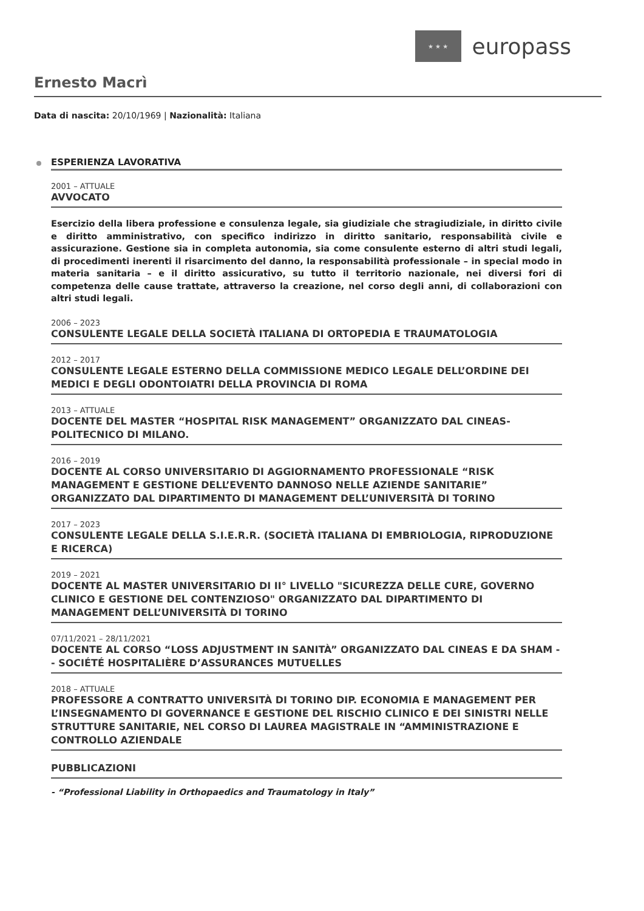★ ★ ★
europass
Ernesto Macrì
Data di nascita: 20/10/1969 | Nazionalità: Italiana
ESPERIENZA LAVORATIVA
2001 – ATTUALE
AVVOCATO
Esercizio della libera professione e consulenza legale, sia giudiziale che stragiudiziale, in diritto civile e diritto amministrativo, con specifico indirizzo in diritto sanitario, responsabilità civile e assicurazione. Gestione sia in completa autonomia, sia come consulente esterno di altri studi legali, di procedimenti inerenti il risarcimento del danno, la responsabilità professionale – in special modo in materia sanitaria – e il diritto assicurativo, su tutto il territorio nazionale, nei diversi fori di competenza delle cause trattate, attraverso la creazione, nel corso degli anni, di collaborazioni con altri studi legali.
2006 – 2023
CONSULENTE LEGALE DELLA SOCIETÀ ITALIANA DI ORTOPEDIA E TRAUMATOLOGIA
2012 – 2017
CONSULENTE LEGALE ESTERNO DELLA COMMISSIONE MEDICO LEGALE DELL’ORDINE DEI MEDICI E DEGLI ODONTOIATRI DELLA PROVINCIA DI ROMA
2013 – ATTUALE
DOCENTE DEL MASTER “HOSPITAL RISK MANAGEMENT” ORGANIZZATO DAL CINEAS-POLITECNICO DI MILANO.
2016 – 2019
DOCENTE AL CORSO UNIVERSITARIO DI AGGIORNAMENTO PROFESSIONALE “RISK MANAGEMENT E GESTIONE DELL’EVENTO DANNOSO NELLE AZIENDE SANITARIE” ORGANIZZATO DAL DIPARTIMENTO DI MANAGEMENT DELL’UNIVERSITÀ DI TORINO
2017 – 2023
CONSULENTE LEGALE DELLA S.I.E.R.R. (SOCIETÀ ITALIANA DI EMBRIOLOGIA, RIPRODUZIONE E RICERCA)
2019 – 2021
DOCENTE AL MASTER UNIVERSITARIO DI II° LIVELLO "SICUREZZA DELLE CURE, GOVERNO CLINICO E GESTIONE DEL CONTENZIOSO" ORGANIZZATO DAL DIPARTIMENTO DI MANAGEMENT DELL’UNIVERSITÀ DI TORINO
07/11/2021 – 28/11/2021
DOCENTE AL CORSO “LOSS ADJUSTMENT IN SANITÀ” ORGANIZZATO DAL CINEAS E DA SHAM - - SOCIÉTÉ HOSPITALIÈRE D’ASSURANCES MUTUELLES
2018 – ATTUALE
PROFESSORE A CONTRATTO UNIVERSITÀ DI TORINO DIP. ECONOMIA E MANAGEMENT PER L’INSEGNAMENTO DI GOVERNANCE E GESTIONE DEL RISCHIO CLINICO E DEI SINISTRI NELLE STRUTTURE SANITARIE, NEL CORSO DI LAUREA MAGISTRALE IN “AMMINISTRAZIONE E CONTROLLO AZIENDALE
PUBBLICAZIONI
- “Professional Liability in Orthopaedics and Traumatology in Italy”